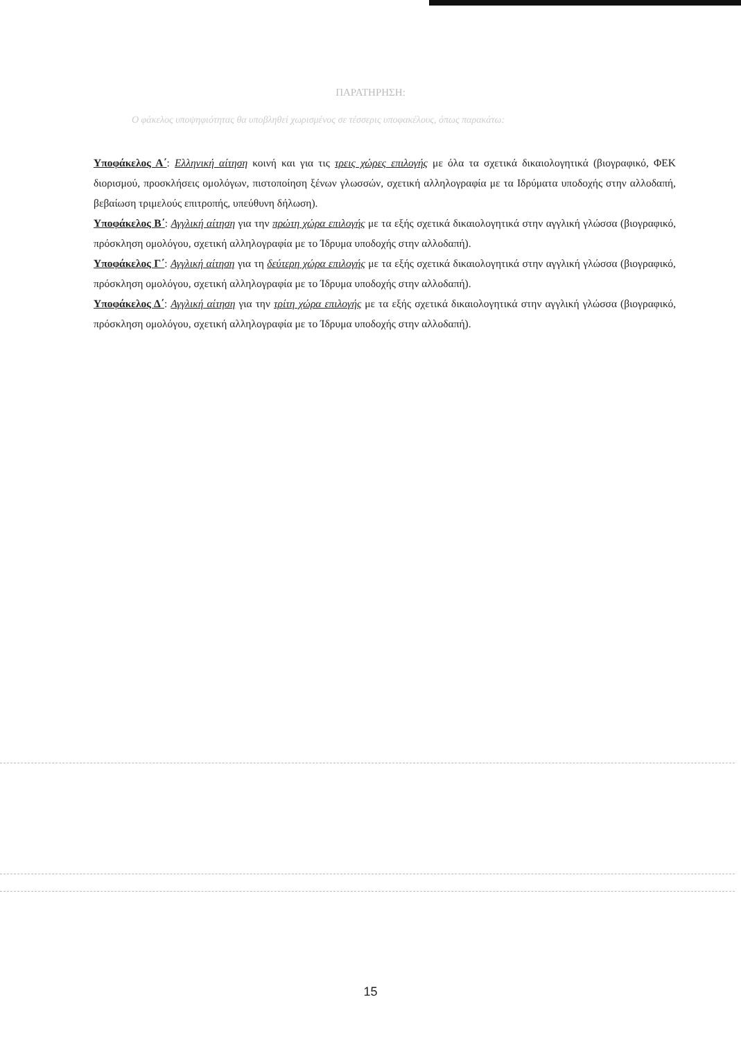ΠΑΡΑΤΗΡΗΣΗ:
Ο φάκελος υποψηφιότητας θα υποβληθεί χωρισμένος σε τέσσερις υποφακέλους, όπως παρακάτω:
Υποφάκελος Α΄: Ελληνική αίτηση κοινή και για τις τρεις χώρες επιλογής με όλα τα σχετικά δικαιολογητικά (βιογραφικό, ΦΕΚ διορισμού, προσκλήσεις ομολόγων, πιστοποίηση ξένων γλωσσών, σχετική αλληλογραφία με τα Ιδρύματα υποδοχής στην αλλοδαπή, βεβαίωση τριμελούς επιτροπής, υπεύθυνη δήλωση).
Υποφάκελος Β΄: Αγγλική αίτηση για την πρώτη χώρα επιλογής με τα εξής σχετικά δικαιολογητικά στην αγγλική γλώσσα (βιογραφικό, πρόσκληση ομολόγου, σχετική αλληλογραφία με το Ίδρυμα υποδοχής στην αλλοδαπή).
Υποφάκελος Γ΄: Αγγλική αίτηση για τη δεύτερη χώρα επιλογής με τα εξής σχετικά δικαιολογητικά στην αγγλική γλώσσα (βιογραφικό, πρόσκληση ομολόγου, σχετική αλληλογραφία με το Ίδρυμα υποδοχής στην αλλοδαπή).
Υποφάκελος Δ΄: Αγγλική αίτηση για την τρίτη χώρα επιλογής με τα εξής σχετικά δικαιολογητικά στην αγγλική γλώσσα (βιογραφικό, πρόσκληση ομολόγου, σχετική αλληλογραφία με το Ίδρυμα υποδοχής στην αλλοδαπή).
15